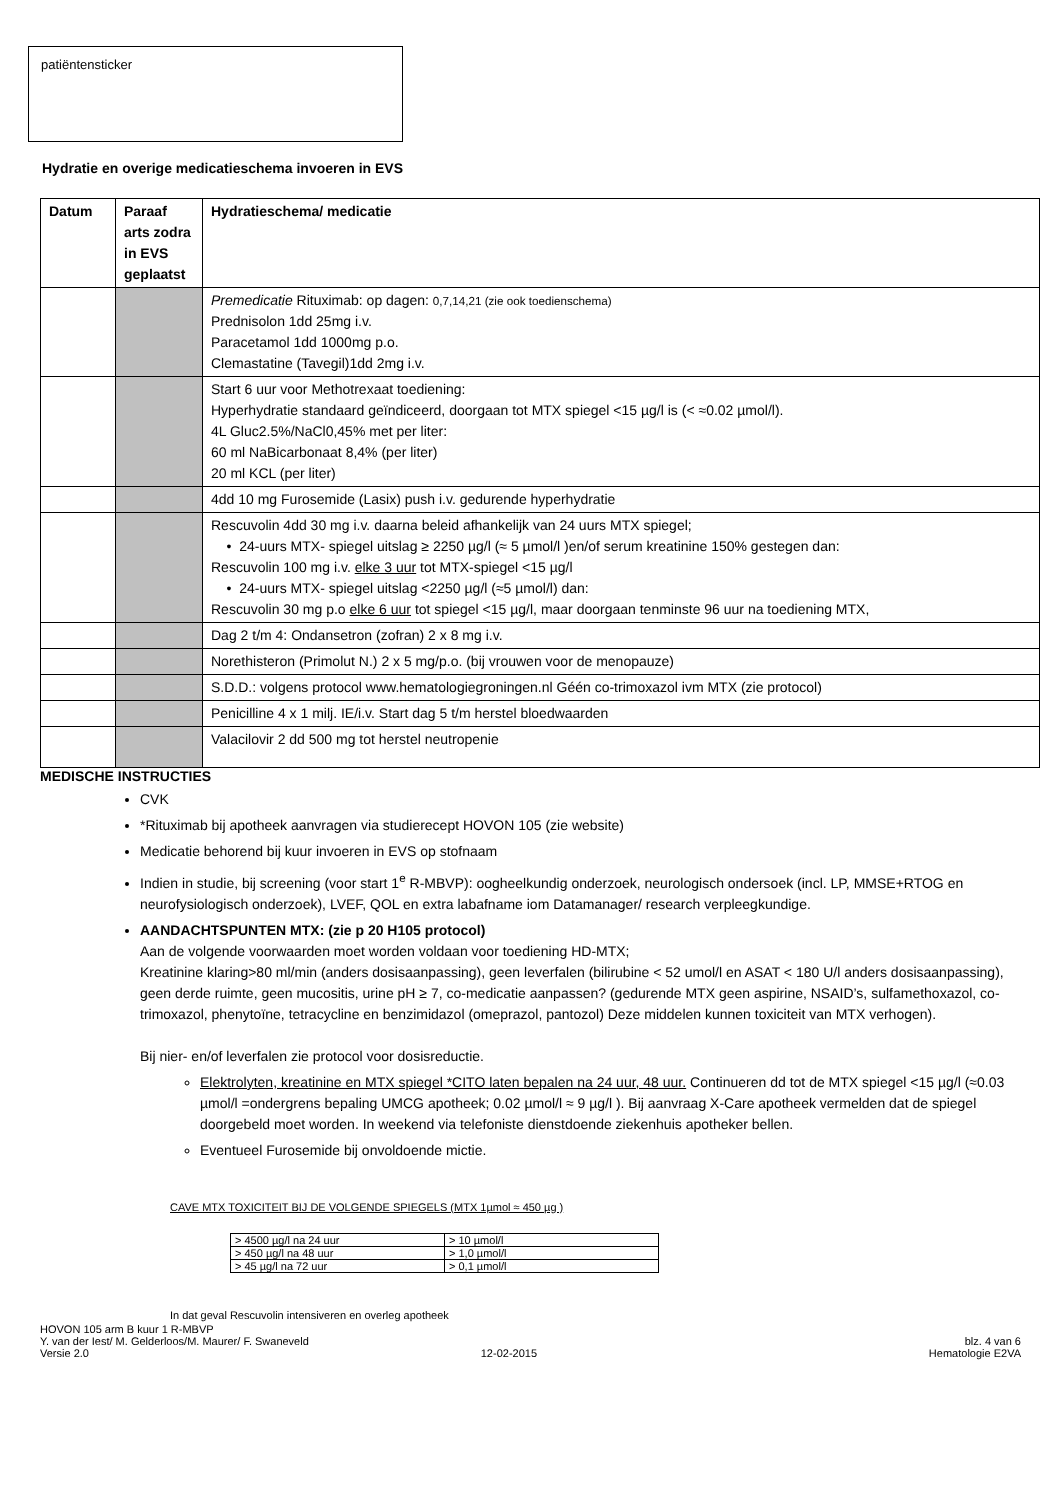patiëntensticker
Hydratie en overige medicatieschema invoeren in EVS
| Datum | Paraaf arts zodra in EVS geplaatst | Hydratieschema/ medicatie |
| --- | --- | --- |
| | | Premedicatie Rituximab: op dagen: 0,7,14,21 (zie ook toedienschema) Prednisolon 1dd 25mg i.v. Paracetamol 1dd 1000mg p.o. Clemastatine (Tavegil)1dd 2mg i.v. |
| | | Start 6 uur voor Methotrexaat toediening: Hyperhydratie standaard geïndiceerd, doorgaan tot MTX spiegel <15 µg/l is (< ≈0.02 µmol/l). 4L Gluc2.5%/NaCl0,45% met per liter: 60 ml NaBicarbonaat 8,4% (per liter) 20 ml KCL (per liter) |
| | | 4dd 10 mg Furosemide (Lasix) push i.v. gedurende hyperhydratie |
| | | Rescuvolin 4dd 30 mg i.v. daarna beleid afhankelijk van 24 uurs MTX spiegel; • 24-uurs MTX- spiegel uitslag ≥ 2250 µg/l (≈ 5 µmol/l )en/of serum kreatinine 150% gestegen dan: Rescuvolin 100 mg i.v. elke 3 uur tot MTX-spiegel <15 µg/l • 24-uurs MTX- spiegel uitslag <2250 µg/l (≈5 µmol/l) dan: Rescuvolin 30 mg p.o elke 6 uur tot spiegel <15 µg/l, maar doorgaan tenminste 96 uur na toediening MTX, |
| | | Dag 2 t/m 4: Ondansetron (zofran) 2 x 8 mg i.v. |
| | | Norethisteron (Primolut N.) 2 x 5 mg/p.o. (bij vrouwen voor de menopauze) |
| | | S.D.D.: volgens protocol www.hematologiegroningen.nl Géén co-trimoxazol ivm MTX (zie protocol) |
| | | Penicilline 4 x 1 milj. IE/i.v. Start dag 5 t/m herstel bloedwaarden |
| | | Valacilovir 2 dd 500 mg tot herstel neutropenie |
MEDISCHE INSTRUCTIES
CVK
*Rituximab bij apotheek aanvragen via studierecept HOVON 105 (zie website)
Medicatie behorend bij kuur invoeren in EVS op stofnaam
Indien in studie, bij screening (voor start 1<sup>e</sup> R-MBVP): oogheelkundig onderzoek, neurologisch ondersoek (incl. LP, MMSE+RTOG en neurofysiologisch onderzoek), LVEF, QOL en extra labafname iom Datamanager/ research verpleegkundige.
AANDACHTSPUNTEN MTX: (zie p 20 H105 protocol)
Aan de volgende voorwaarden moet worden voldaan voor toediening HD-MTX;
Kreatinine klaring>80 ml/min (anders dosisaanpassing), geen leverfalen (bilirubine < 52 umol/l en ASAT < 180 U/l anders dosisaanpassing), geen derde ruimte, geen mucositis, urine pH ≥ 7, co-medicatie aanpassen? (gedurende MTX geen aspirine, NSAID’s, sulfamethoxazol, co-trimoxazol, phenytoïne, tetracycline en benzimidazol (omeprazol, pantozol) Deze middelen kunnen toxiciteit van MTX verhogen).
Bij nier- en/of leverfalen zie protocol voor dosisreductie.
Elektrolyten, kreatinine en MTX spiegel *CITO laten bepalen na 24 uur, 48 uur. Continueren dd tot de MTX spiegel <15 µg/l (≈0.03 µmol/l =ondergrens bepaling UMCG apotheek; 0.02 µmol/l ≈ 9 µg/l ). Bij aanvraag X-Care apotheek vermelden dat de spiegel doorgebeld moet worden. In weekend via telefoniste dienstdoende ziekenhuis apotheker bellen.
Eventueel Furosemide bij onvoldoende mictie.
CAVE MTX TOXICITEIT BIJ DE VOLGENDE SPIEGELS (MTX 1µmol ≈ 450 µg )
| > 4500 µg/l na 24 uur | > 10 µmol/l |
| > 450 µg/l na 48 uur | > 1,0 µmol/l |
| > 45 µg/l na 72 uur | > 0,1 µmol/l |
In dat geval Rescuvolin intensiveren en overleg apotheek
HOVON 105 arm B kuur 1 R-MBVP
Y. van der Iest/ M. Gelderloos/M. Maurer/ F. Swaneveld blz. 4 van 6
Versie 2.0 12-02-2015 Hematologie E2VA